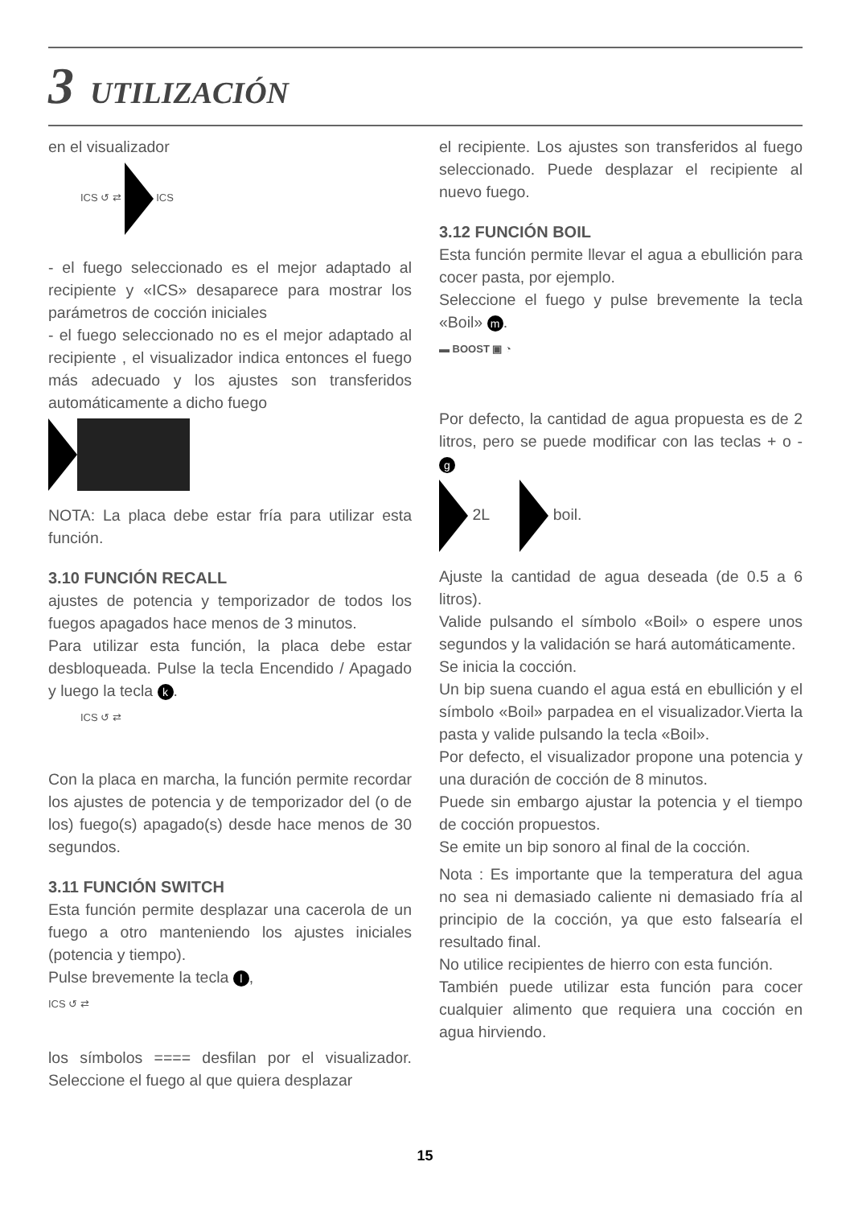3 UTILIZACIÓN
en el visualizador
ICS ↺ ⇄ ICS
- el fuego seleccionado es el mejor adaptado al recipiente y «ICS» desaparece para mostrar los parámetros de cocción iniciales
- el fuego seleccionado no es el mejor adaptado al recipiente , el visualizador indica entonces el fuego más adecuado y los ajustes son transferidos automáticamente a dicho fuego
NOTA: La placa debe estar fría para utilizar esta función.
3.10 FUNCIÓN RECALL
ajustes de potencia y temporizador de todos los fuegos apagados hace menos de 3 minutos.
Para utilizar esta función, la placa debe estar desbloqueada. Pulse la tecla Encendido / Apagado y luego la tecla k.
ICS ↺ ⇄
Con la placa en marcha, la función permite recordar los ajustes de potencia y de temporizador del (o de los) fuego(s) apagado(s) desde hace menos de 30 segundos.
3.11 FUNCIÓN SWITCH
Esta función permite desplazar una cacerola de un fuego a otro manteniendo los ajustes iniciales (potencia y tiempo).
Pulse brevemente la tecla l,
ICS ↺ ⇄
los símbolos ==== desfilan por el visualizador. Seleccione el fuego al que quiera desplazar
el recipiente. Los ajustes son transferidos al fuego seleccionado. Puede desplazar el recipiente al nuevo fuego.
3.12 FUNCIÓN BOIL
Esta función permite llevar el agua a ebullición para cocer pasta, por ejemplo.
Seleccione el fuego y pulse brevemente la tecla «Boil» m.
▬ BOOST ▣ ◔
Por defecto, la cantidad de agua propuesta es de 2 litros, pero se puede modificar con las teclas + o - g
2L boil.
Ajuste la cantidad de agua deseada (de 0.5 a 6 litros).
Valide pulsando el símbolo «Boil» o espere unos segundos y la validación se hará automáticamente.
Se inicia la cocción.
Un bip suena cuando el agua está en ebullición y el símbolo «Boil» parpadea en el visualizador.Vierta la pasta y valide pulsando la tecla «Boil».
Por defecto, el visualizador propone una potencia y una duración de cocción de 8 minutos.
Puede sin embargo ajustar la potencia y el tiempo de cocción propuestos.
Se emite un bip sonoro al final de la cocción.
Nota : Es importante que la temperatura del agua no sea ni demasiado caliente ni demasiado fría al principio de la cocción, ya que esto falsearía el resultado final.
No utilice recipientes de hierro con esta función.
También puede utilizar esta función para cocer cualquier alimento que requiera una cocción en agua hirviendo.
15